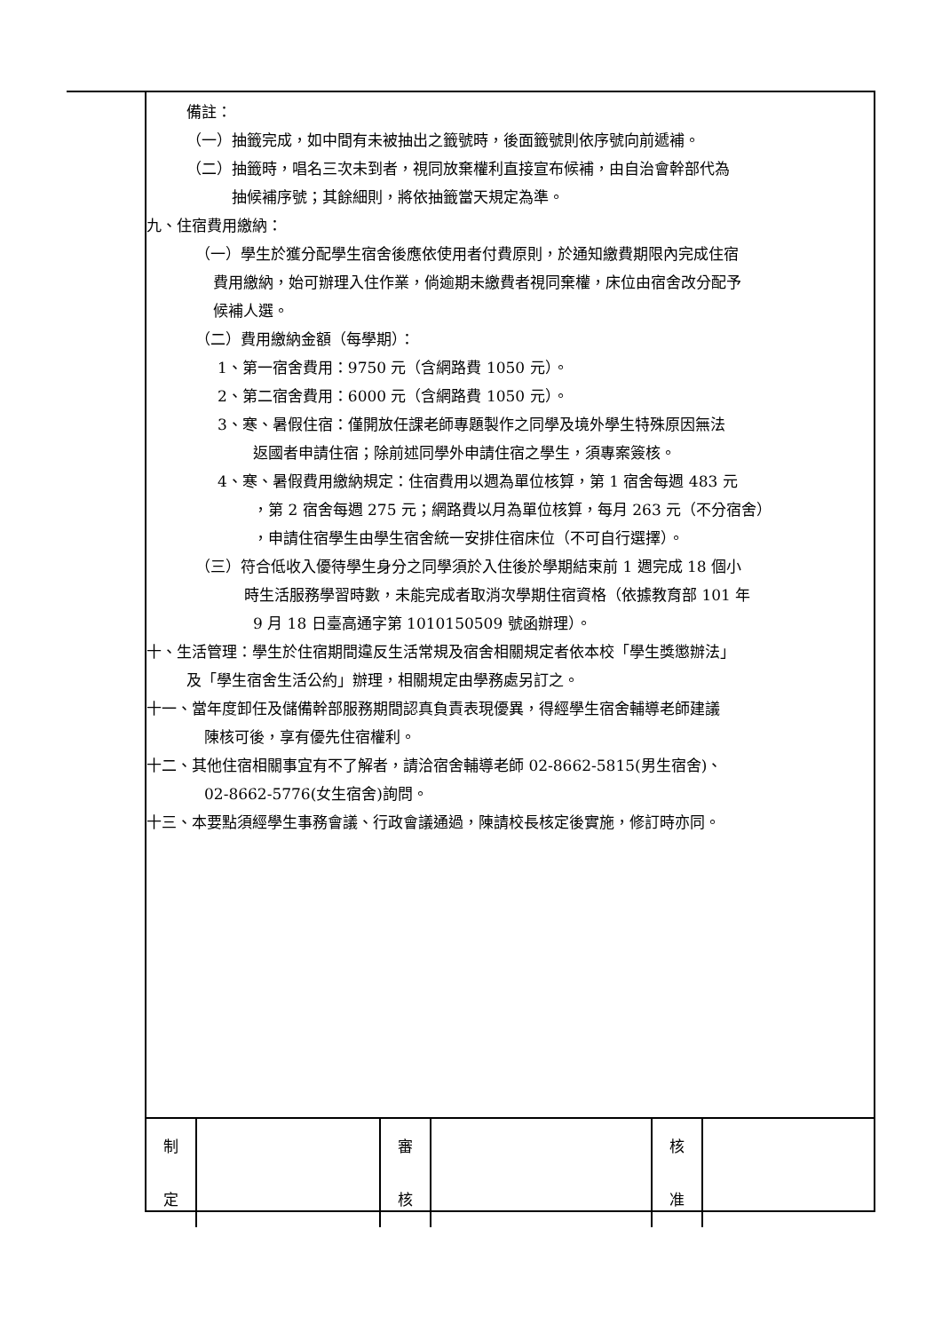備註：
（一）抽籤完成，如中間有未被抽出之籤號時，後面籤號則依序號向前遞補。
（二）抽籤時，唱名三次未到者，視同放棄權利直接宣布候補，由自治會幹部代為
抽候補序號；其餘細則，將依抽籤當天規定為準。
九、住宿費用繳納：
（一）學生於獲分配學生宿舍後應依使用者付費原則，於通知繳費期限內完成住宿
費用繳納，始可辦理入住作業，倘逾期未繳費者視同棄權，床位由宿舍改分配予
候補人選。
（二）費用繳納金額（每學期）：
1、第一宿舍費用：9750 元（含網路費 1050 元）。
2、第二宿舍費用：6000 元（含網路費 1050 元）。
3、寒、暑假住宿：僅開放任課老師專題製作之同學及境外學生特殊原因無法
返國者申請住宿；除前述同學外申請住宿之學生，須專案簽核。
4、寒、暑假費用繳納規定：住宿費用以週為單位核算，第 1 宿舍每週 483 元
，第 2 宿舍每週 275 元；網路費以月為單位核算，每月 263 元（不分宿舍）
，申請住宿學生由學生宿舍統一安排住宿床位（不可自行選擇）。
（三）符合低收入優待學生身分之同學須於入住後於學期結束前 1 週完成 18 個小
時生活服務學習時數，未能完成者取消次學期住宿資格（依據教育部 101 年
9 月 18 日臺高通字第 1010150509 號函辦理）。
十、生活管理：學生於住宿期間違反生活常規及宿舍相關規定者依本校「學生獎懲辦法」
及「學生宿舍生活公約」辦理，相關規定由學務處另訂之。
十一、當年度卸任及儲備幹部服務期間認真負責表現優異，得經學生宿舍輔導老師建議
陳核可後，享有優先住宿權利。
十二、其他住宿相關事宜有不了解者，請洽宿舍輔導老師 02-8662-5815(男生宿舍)、
02-8662-5776(女生宿舍)詢問。
十三、本要點須經學生事務會議、行政會議通過，陳請校長核定後實施，修訂時亦同。
| 制 定 | | 審 核 | | 核 准 | |